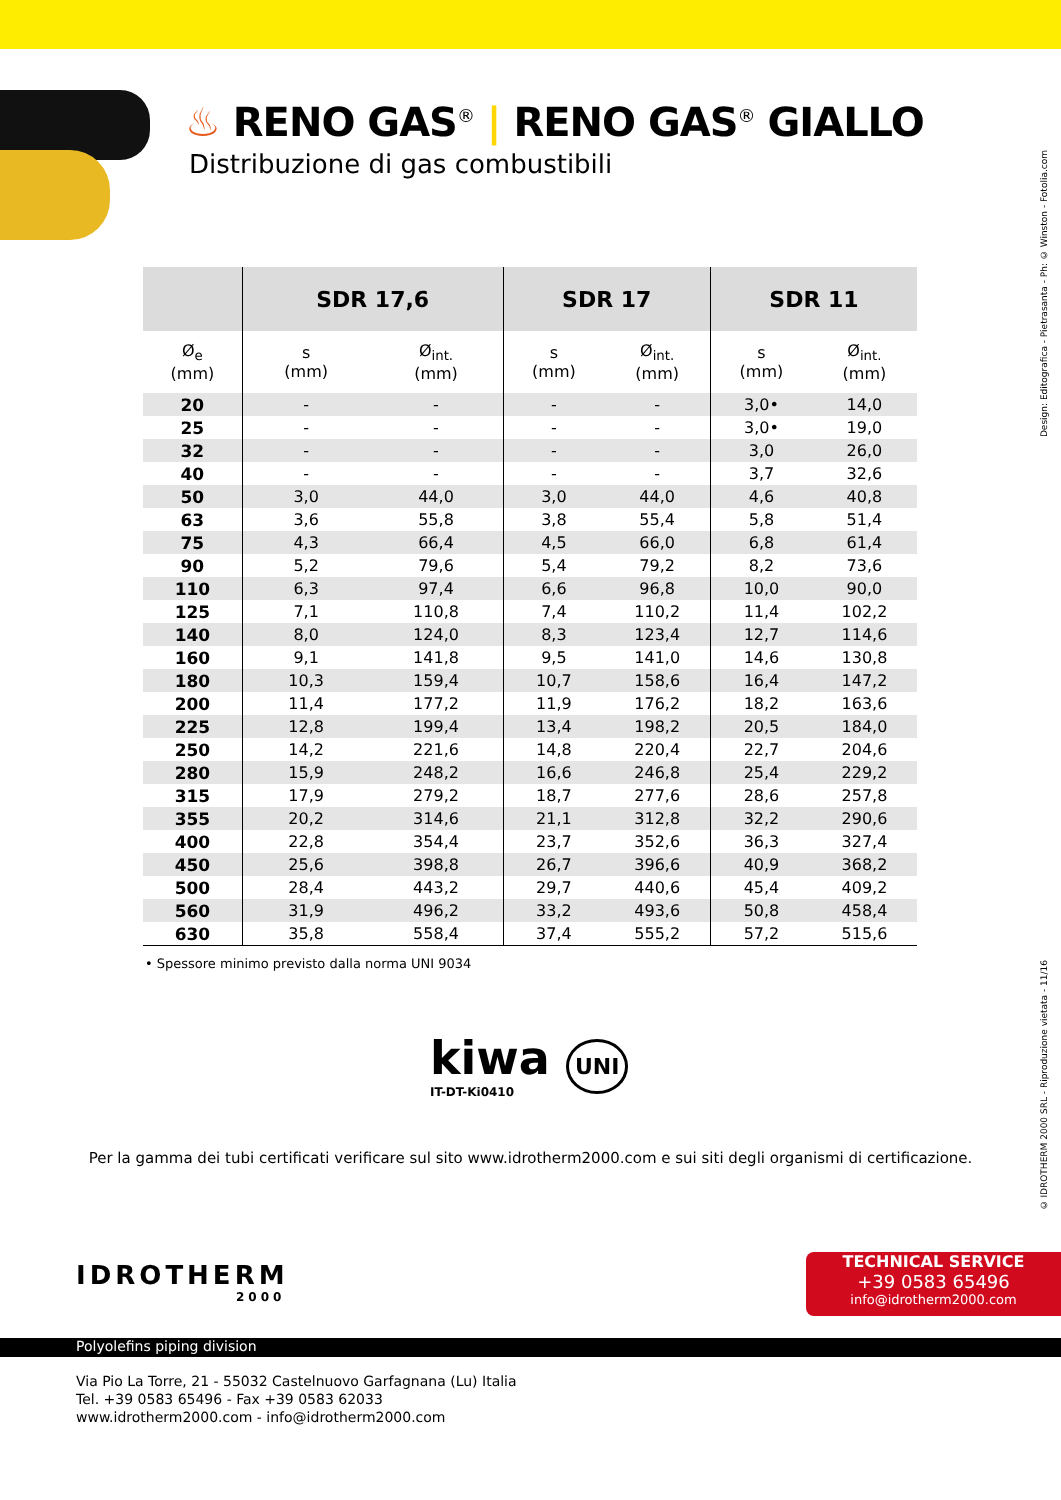♨ RENO GAS<sup>®</sup> | RENO GAS<sup>®</sup> GIALLO
Distribuzione di gas combustibili
| | SDR 17,6 | | SDR 17 | | SDR 11 | |
| --- | --- | --- | --- | --- | --- | --- |
| Ø<sub>e</sub> (mm) | s (mm) | Ø<sub>int.</sub> (mm) | s (mm) | Ø<sub>int.</sub> (mm) | s (mm) | Ø<sub>int.</sub> (mm) |
| 20 | - | - | - | - | 3,0• | 14,0 |
| 25 | - | - | - | - | 3,0• | 19,0 |
| 32 | - | - | - | - | 3,0 | 26,0 |
| 40 | - | - | - | - | 3,7 | 32,6 |
| 50 | 3,0 | 44,0 | 3,0 | 44,0 | 4,6 | 40,8 |
| 63 | 3,6 | 55,8 | 3,8 | 55,4 | 5,8 | 51,4 |
| 75 | 4,3 | 66,4 | 4,5 | 66,0 | 6,8 | 61,4 |
| 90 | 5,2 | 79,6 | 5,4 | 79,2 | 8,2 | 73,6 |
| 110 | 6,3 | 97,4 | 6,6 | 96,8 | 10,0 | 90,0 |
| 125 | 7,1 | 110,8 | 7,4 | 110,2 | 11,4 | 102,2 |
| 140 | 8,0 | 124,0 | 8,3 | 123,4 | 12,7 | 114,6 |
| 160 | 9,1 | 141,8 | 9,5 | 141,0 | 14,6 | 130,8 |
| 180 | 10,3 | 159,4 | 10,7 | 158,6 | 16,4 | 147,2 |
| 200 | 11,4 | 177,2 | 11,9 | 176,2 | 18,2 | 163,6 |
| 225 | 12,8 | 199,4 | 13,4 | 198,2 | 20,5 | 184,0 |
| 250 | 14,2 | 221,6 | 14,8 | 220,4 | 22,7 | 204,6 |
| 280 | 15,9 | 248,2 | 16,6 | 246,8 | 25,4 | 229,2 |
| 315 | 17,9 | 279,2 | 18,7 | 277,6 | 28,6 | 257,8 |
| 355 | 20,2 | 314,6 | 21,1 | 312,8 | 32,2 | 290,6 |
| 400 | 22,8 | 354,4 | 23,7 | 352,6 | 36,3 | 327,4 |
| 450 | 25,6 | 398,8 | 26,7 | 396,6 | 40,9 | 368,2 |
| 500 | 28,4 | 443,2 | 29,7 | 440,6 | 45,4 | 409,2 |
| 560 | 31,9 | 496,2 | 33,2 | 493,6 | 50,8 | 458,4 |
| 630 | 35,8 | 558,4 | 37,4 | 555,2 | 57,2 | 515,6 |
• Spessore minimo previsto dalla norma UNI 9034
kiwa UNI
IT-DT-Ki0410
Per la gamma dei tubi certificati verificare sul sito www.idrotherm2000.com e sui siti degli organismi di certificazione.
Design: Editografica - Pietrasanta - Ph: © Winston - Fotolia.com
© IDROTHERM 2000 SRL - Riproduzione vietata - 11/16
IDROTHERM
2000
TECHNICAL SERVICE
+39 0583 65496
info@idrotherm2000.com
Polyolefins piping division
Via Pio La Torre, 21 - 55032 Castelnuovo Garfagnana (Lu) Italia
Tel. +39 0583 65496 - Fax +39 0583 62033
www.idrotherm2000.com - info@idrotherm2000.com